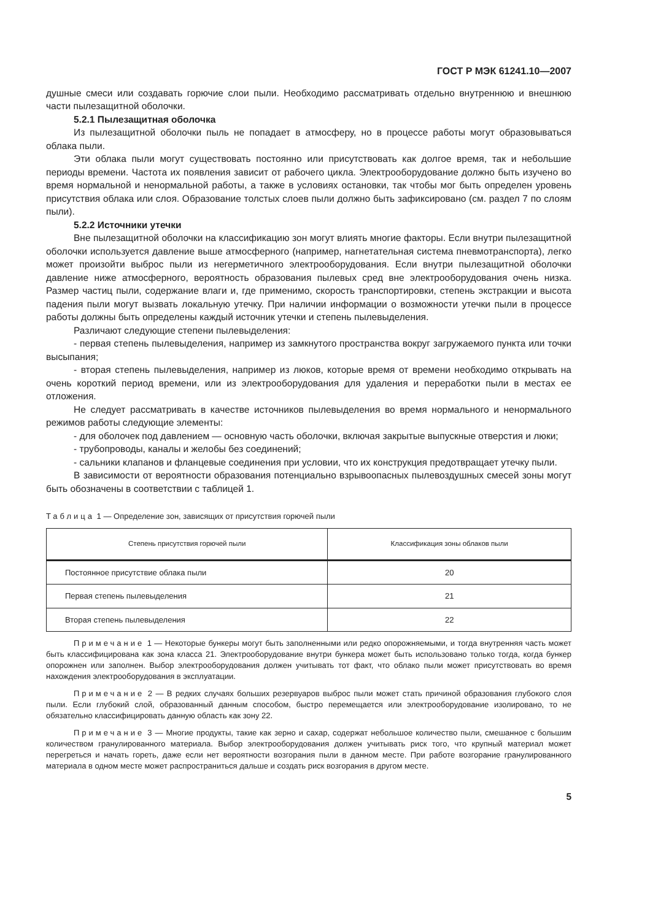ГОСТ Р МЭК 61241.10—2007
душные смеси или создавать горючие слои пыли. Необходимо рассматривать отдельно внутреннюю и внешнюю части пылезащитной оболочки.
5.2.1 Пылезащитная оболочка
Из пылезащитной оболочки пыль не попадает в атмосферу, но в процессе работы могут образовываться облака пыли.
Эти облака пыли могут существовать постоянно или присутствовать как долгое время, так и небольшие периоды времени. Частота их появления зависит от рабочего цикла. Электрооборудование должно быть изучено во время нормальной и ненормальной работы, а также в условиях остановки, так чтобы мог быть определен уровень присутствия облака или слоя. Образование толстых слоев пыли должно быть зафиксировано (см. раздел 7 по слоям пыли).
5.2.2 Источники утечки
Вне пылезащитной оболочки на классификацию зон могут влиять многие факторы. Если внутри пылезащитной оболочки используется давление выше атмосферного (например, нагнетательная система пневмотранспорта), легко может произойти выброс пыли из негерметичного электрооборудования. Если внутри пылезащитной оболочки давление ниже атмосферного, вероятность образования пылевых сред вне электрооборудования очень низка. Размер частиц пыли, содержание влаги и, где применимо, скорость транспортировки, степень экстракции и высота падения пыли могут вызвать локальную утечку. При наличии информации о возможности утечки пыли в процессе работы должны быть определены каждый источник утечки и степень пылевыделения.
Различают следующие степени пылевыделения:
- первая степень пылевыделения, например из замкнутого пространства вокруг загружаемого пункта или точки высыпания;
- вторая степень пылевыделения, например из люков, которые время от времени необходимо открывать на очень короткий период времени, или из электрооборудования для удаления и переработки пыли в местах ее отложения.
Не следует рассматривать в качестве источников пылевыделения во время нормального и ненормального режимов работы следующие элементы:
- для оболочек под давлением — основную часть оболочки, включая закрытые выпускные отверстия и люки;
- трубопроводы, каналы и желобы без соединений;
- сальники клапанов и фланцевые соединения при условии, что их конструкция предотвращает утечку пыли.
В зависимости от вероятности образования потенциально взрывоопасных пылевоздушных смесей зоны могут быть обозначены в соответствии с таблицей 1.
Таблица 1 — Определение зон, зависящих от присутствия горючей пыли
| Степень присутствия горючей пыли | Классификация зоны облаков пыли |
| --- | --- |
| Постоянное присутствие облака пыли | 20 |
| Первая степень пылевыделения | 21 |
| Вторая степень пылевыделения | 22 |
Примечание 1 — Некоторые бункеры могут быть заполненными или редко опорожняемыми, и тогда внутренняя часть может быть классифицирована как зона класса 21. Электрооборудование внутри бункера может быть использовано только тогда, когда бункер опорожнен или заполнен. Выбор электрооборудования должен учитывать тот факт, что облако пыли может присутствовать во время нахождения электрооборудования в эксплуатации.
Примечание 2 — В редких случаях больших резервуаров выброс пыли может стать причиной образования глубокого слоя пыли. Если глубокий слой, образованный данным способом, быстро перемещается или электрооборудование изолировано, то не обязательно классифицировать данную область как зону 22.
Примечание 3 — Многие продукты, такие как зерно и сахар, содержат небольшое количество пыли, смешанное с большим количеством гранулированного материала. Выбор электрооборудования должен учитывать риск того, что крупный материал может перегреться и начать гореть, даже если нет вероятности возгорания пыли в данном месте. При работе возгорание гранулированного материала в одном месте может распространиться дальше и создать риск возгорания в другом месте.
5